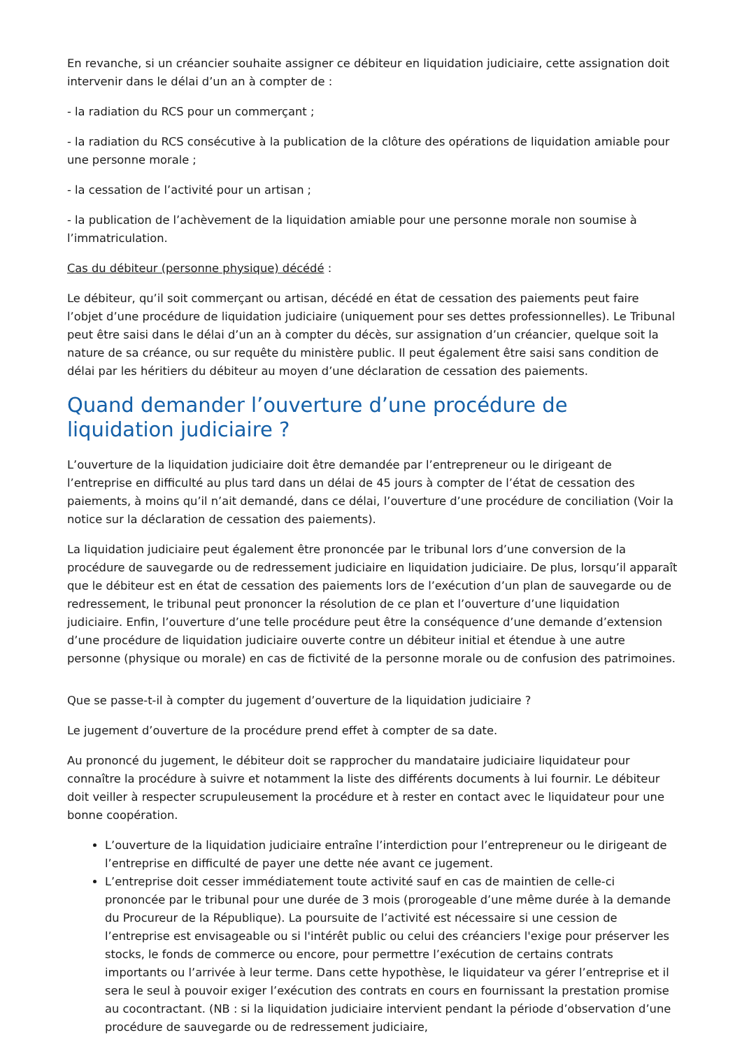En revanche, si un créancier souhaite assigner ce débiteur en liquidation judiciaire, cette assignation doit intervenir dans le délai d’un an à compter de :
- la radiation du RCS pour un commerçant ;
- la radiation du RCS consécutive à la publication de la clôture des opérations de liquidation amiable pour une personne morale ;
- la cessation de l’activité pour un artisan ;
- la publication de l’achèvement de la liquidation amiable pour une personne morale non soumise à l’immatriculation.
Cas du débiteur (personne physique) décédé :
Le débiteur, qu’il soit commerçant ou artisan, décédé en état de cessation des paiements peut faire l’objet d’une procédure de liquidation judiciaire (uniquement pour ses dettes professionnelles). Le Tribunal peut être saisi dans le délai d’un an à compter du décès, sur assignation d’un créancier, quelque soit la nature de sa créance, ou sur requête du ministère public. Il peut également être saisi sans condition de délai par les héritiers du débiteur au moyen d’une déclaration de cessation des paiements.
Quand demander l’ouverture d’une procédure de liquidation judiciaire ?
L’ouverture de la liquidation judiciaire doit être demandée par l’entrepreneur ou le dirigeant de l’entreprise en difficulté au plus tard dans un délai de 45 jours à compter de l’état de cessation des paiements, à moins qu’il n’ait demandé, dans ce délai, l’ouverture d’une procédure de conciliation (Voir la notice sur la déclaration de cessation des paiements).
La liquidation judiciaire peut également être prononcée par le tribunal lors d’une conversion de la procédure de sauvegarde ou de redressement judiciaire en liquidation judiciaire. De plus, lorsqu’il apparaît que le débiteur est en état de cessation des paiements lors de l’exécution d’un plan de sauvegarde ou de redressement, le tribunal peut prononcer la résolution de ce plan et l’ouverture d’une liquidation judiciaire. Enfin, l’ouverture d’une telle procédure peut être la conséquence d’une demande d’extension d’une procédure de liquidation judiciaire ouverte contre un débiteur initial et étendue à une autre personne (physique ou morale) en cas de fictivité de la personne morale ou de confusion des patrimoines.
Que se passe-t-il à compter du jugement d’ouverture de la liquidation judiciaire ?
Le jugement d’ouverture de la procédure prend effet à compter de sa date.
Au prononcé du jugement, le débiteur doit se rapprocher du mandataire judiciaire liquidateur pour connaître la procédure à suivre et notamment la liste des différents documents à lui fournir. Le débiteur doit veiller à respecter scrupuleusement la procédure et à rester en contact avec le liquidateur pour une bonne coopération.
L’ouverture de la liquidation judiciaire entraîne l’interdiction pour l’entrepreneur ou le dirigeant de l’entreprise en difficulté de payer une dette née avant ce jugement.
L’entreprise doit cesser immédiatement toute activité sauf en cas de maintien de celle-ci prononcée par le tribunal pour une durée de 3 mois (prorogeable d’une même durée à la demande du Procureur de la République). La poursuite de l’activité est nécessaire si une cession de l’entreprise est envisageable ou si l'intérêt public ou celui des créanciers l'exige pour préserver les stocks, le fonds de commerce ou encore, pour permettre l’exécution de certains contrats importants ou l’arrivée à leur terme. Dans cette hypothèse, le liquidateur va gérer l’entreprise et il sera le seul à pouvoir exiger l’exécution des contrats en cours en fournissant la prestation promise au cocontractant. (NB : si la liquidation judiciaire intervient pendant la période d’observation d’une procédure de sauvegarde ou de redressement judiciaire,